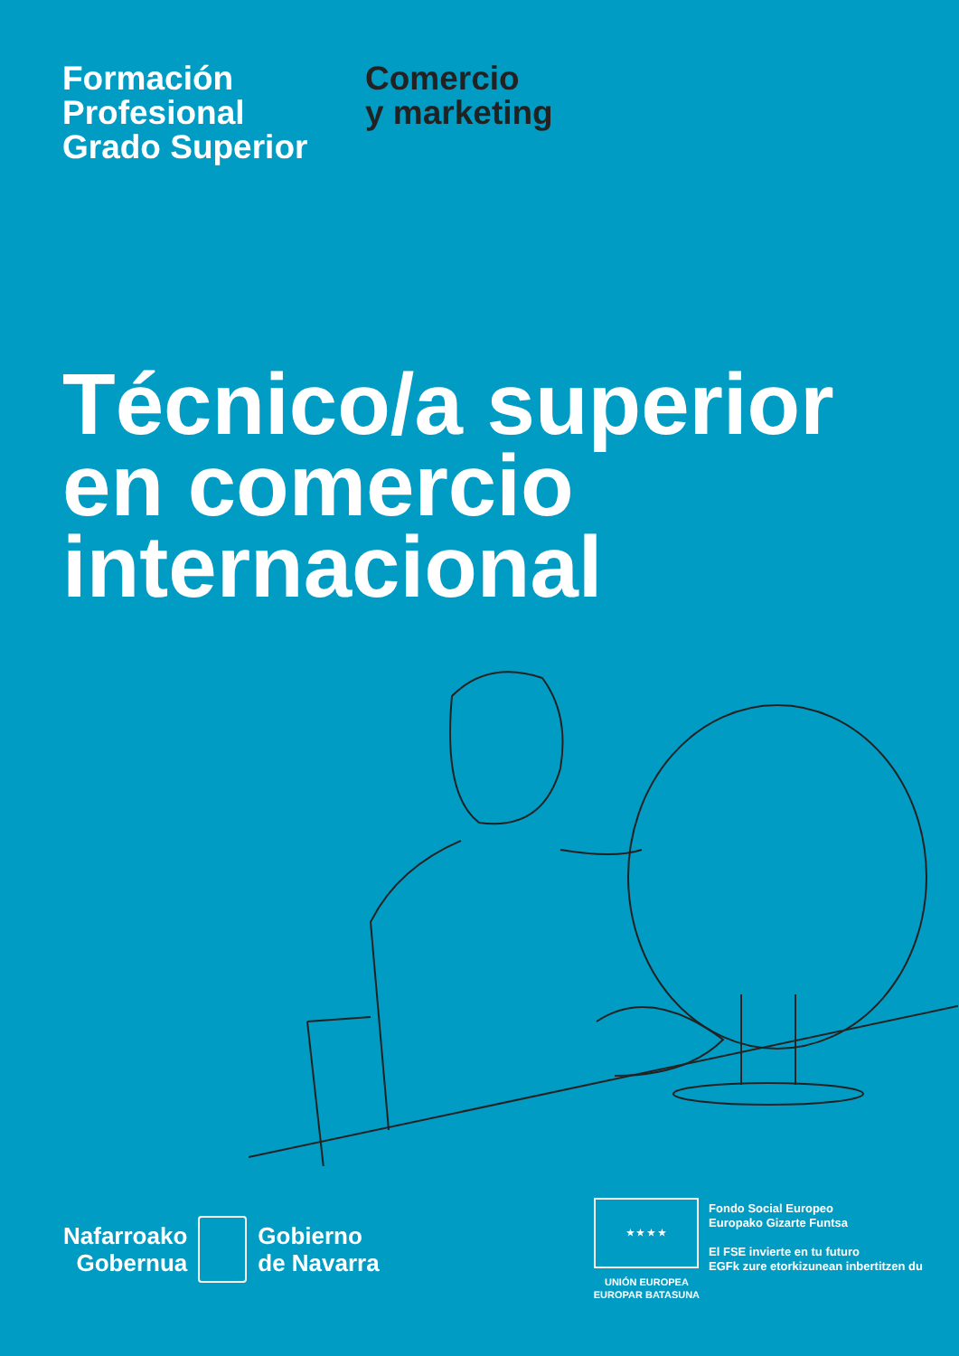Formación
Profesional
Grado Superior
Comercio
y marketing
Técnico/a superior
en comercio
internacional
Nafarroako
Gobernua
Gobierno
de Navarra
★ ★ ★ ★
UNIÓN EUROPEA
EUROPAR BATASUNA
Fondo Social Europeo
Europako Gizarte Funtsa
El FSE invierte en tu futuro
EGFk zure etorkizunean inbertitzen du